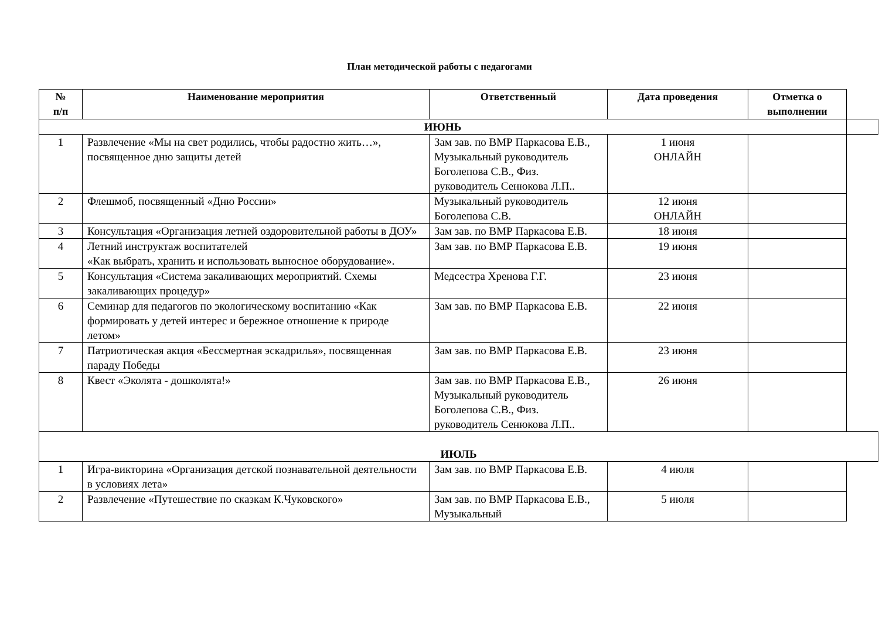План методической работы с педагогами
| № п/п | Наименование мероприятия | Ответственный | Дата проведения | Отметка о выполнении | |
| ИЮНЬ | | | | | |
| 1 | Развлечение «Мы на свет родились, чтобы радостно жить…», посвященное дню защиты детей | Зам зав. по ВМР Паркасова Е.В., Музыкальный руководитель Боголепова С.В., Физ. руководитель Сенюкова Л.П.. | 1 июня ОНЛАЙН | | |
| 2 | Флешмоб, посвященный «Дню России» | Музыкальный руководитель Боголепова С.В. | 12 июня ОНЛАЙН | | |
| 3 | Консультация «Организация летней оздоровительной работы в ДОУ» | Зам зав. по ВМР Паркасова Е.В. | 18 июня | | |
| 4 | Летний инструктаж воспитателей «Как выбрать, хранить и использовать выносное оборудование». | Зам зав. по ВМР Паркасова Е.В. | 19 июня | | |
| 5 | Консультация «Система закаливающих мероприятий. Схемы закаливающих процедур» | Медсестра Хренова Г.Г. | 23 июня | | |
| 6 | Семинар для педагогов по экологическому воспитанию «Как формировать у детей интерес и бережное отношение к природе летом» | Зам зав. по ВМР Паркасова Е.В. | 22 июня | | |
| 7 | Патриотическая акция «Бессмертная эскадрилья», посвященная параду Победы | Зам зав. по ВМР Паркасова Е.В. | 23 июня | | |
| 8 | Квест «Эколята - дошколята!» | Зам зав. по ВМР Паркасова Е.В., Музыкальный руководитель Боголепова С.В., Физ. руководитель Сенюкова Л.П.. | 26 июня | | |
| ИЮЛЬ | | | | | |
| 1 | Игра-викторина «Организация детской познавательной деятельности в условиях лета» | Зам зав. по ВМР Паркасова Е.В. | 4 июля | | |
| 2 | Развлечение «Путешествие по сказкам К.Чуковского» | Зам зав. по ВМР Паркасова Е.В., Музыкальный | 5 июля | | |